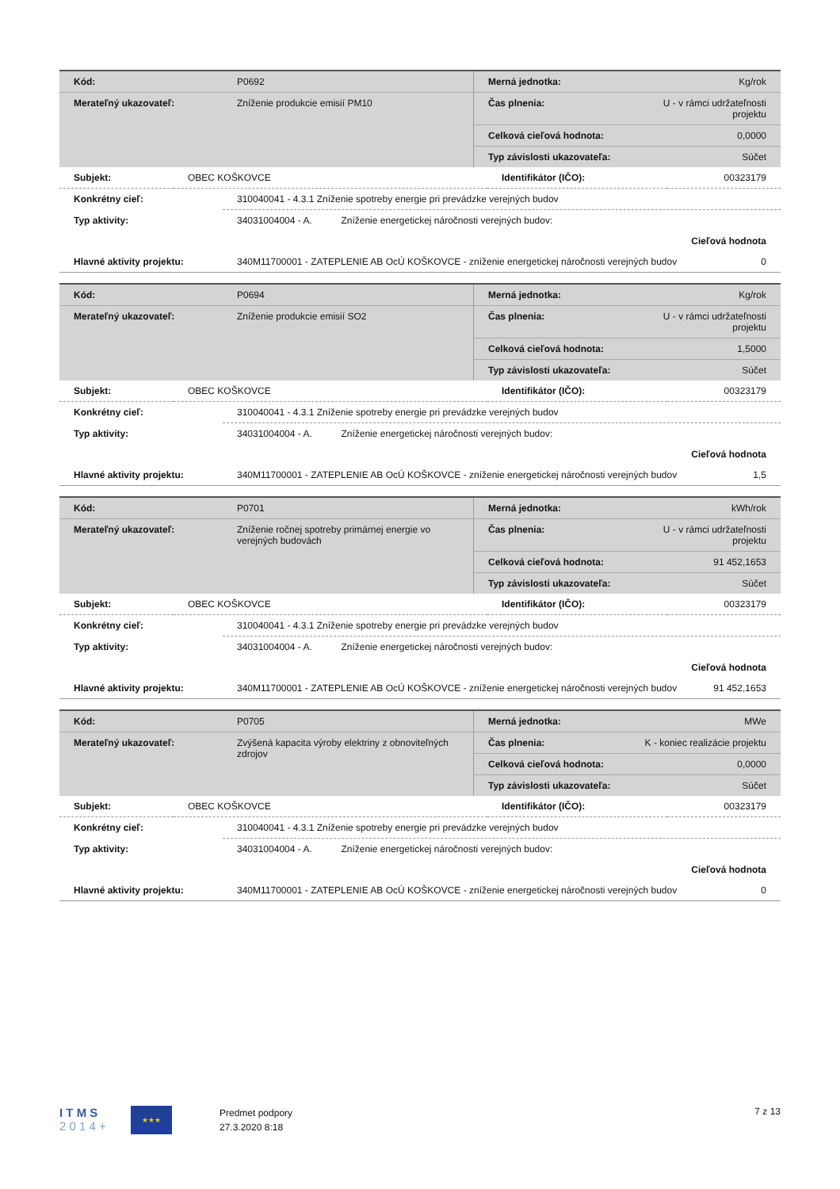| Kód: | P0692 | Merná jednotka: | Kg/rok |
| Merateľný ukazovateľ: | Zníženie produkcie emisií PM10 | Čas plnenia: | U - v rámci udržateľnosti projektu |
| | | Celková cieľová hodnota: | 0,0000 |
| | | Typ závislosti ukazovateľa: | Súčet |
| Subjekt: | OBEC KOŠKOVCE | Identifikátor (IČO): | 00323179 |
| Konkrétny cieľ: | 310040041 - 4.3.1 Zníženie spotreby energie pri prevádzke verejných budov |
| Typ aktivity: | 34031004004 - A. Zníženie energetickej náročnosti verejných budov: |
| | Cieľová hodnota |
| Hlavné aktivity projektu: | 340M11700001 - ZATEPLENIE AB OcÚ KOŠKOVCE - zníženie energetickej náročnosti verejných budov 0 |
| Kód: | P0694 | Merná jednotka: | Kg/rok |
| Merateľný ukazovateľ: | Zníženie produkcie emisií SO2 | Čas plnenia: | U - v rámci udržateľnosti projektu |
| | | Celková cieľová hodnota: | 1,5000 |
| | | Typ závislosti ukazovateľa: | Súčet |
| Subjekt: | OBEC KOŠKOVCE | Identifikátor (IČO): | 00323179 |
| Konkrétny cieľ: | 310040041 - 4.3.1 Zníženie spotreby energie pri prevádzke verejných budov |
| Typ aktivity: | 34031004004 - A. Zníženie energetickej náročnosti verejných budov: |
| | Cieľová hodnota |
| Hlavné aktivity projektu: | 340M11700001 - ZATEPLENIE AB OcÚ KOŠKOVCE - zníženie energetickej náročnosti verejných budov 1,5 |
| Kód: | P0701 | Merná jednotka: | kWh/rok |
| Merateľný ukazovateľ: | Zníženie ročnej spotreby primárnej energie vo verejných budovách | Čas plnenia: | U - v rámci udržateľnosti projektu |
| | | Celková cieľová hodnota: | 91 452,1653 |
| | | Typ závislosti ukazovateľa: | Súčet |
| Subjekt: | OBEC KOŠKOVCE | Identifikátor (IČO): | 00323179 |
| Konkrétny cieľ: | 310040041 - 4.3.1 Zníženie spotreby energie pri prevádzke verejných budov |
| Typ aktivity: | 34031004004 - A. Zníženie energetickej náročnosti verejných budov: |
| | Cieľová hodnota |
| Hlavné aktivity projektu: | 340M11700001 - ZATEPLENIE AB OcÚ KOŠKOVCE - zníženie energetickej náročnosti verejných budov 91 452,1653 |
| Kód: | P0705 | Merná jednotka: | MWe |
| Merateľný ukazovateľ: | Zvýšená kapacita výroby elektriny z obnoviteľných zdrojov | Čas plnenia: | K - koniec realizácie projektu |
| | | Celková cieľová hodnota: | 0,0000 |
| | | Typ závislosti ukazovateľa: | Súčet |
| Subjekt: | OBEC KOŠKOVCE | Identifikátor (IČO): | 00323179 |
| Konkrétny cieľ: | 310040041 - 4.3.1 Zníženie spotreby energie pri prevádzke verejných budov |
| Typ aktivity: | 34031004004 - A. Zníženie energetickej náročnosti verejných budov: |
| | Cieľová hodnota |
| Hlavné aktivity projektu: | 340M11700001 - ZATEPLENIE AB OcÚ KOŠKOVCE - zníženie energetickej náročnosti verejných budov 0 |
I T M S
2 0 1 4 +
★★★
Predmet podpory
27.3.2020 8:18
7 z 13